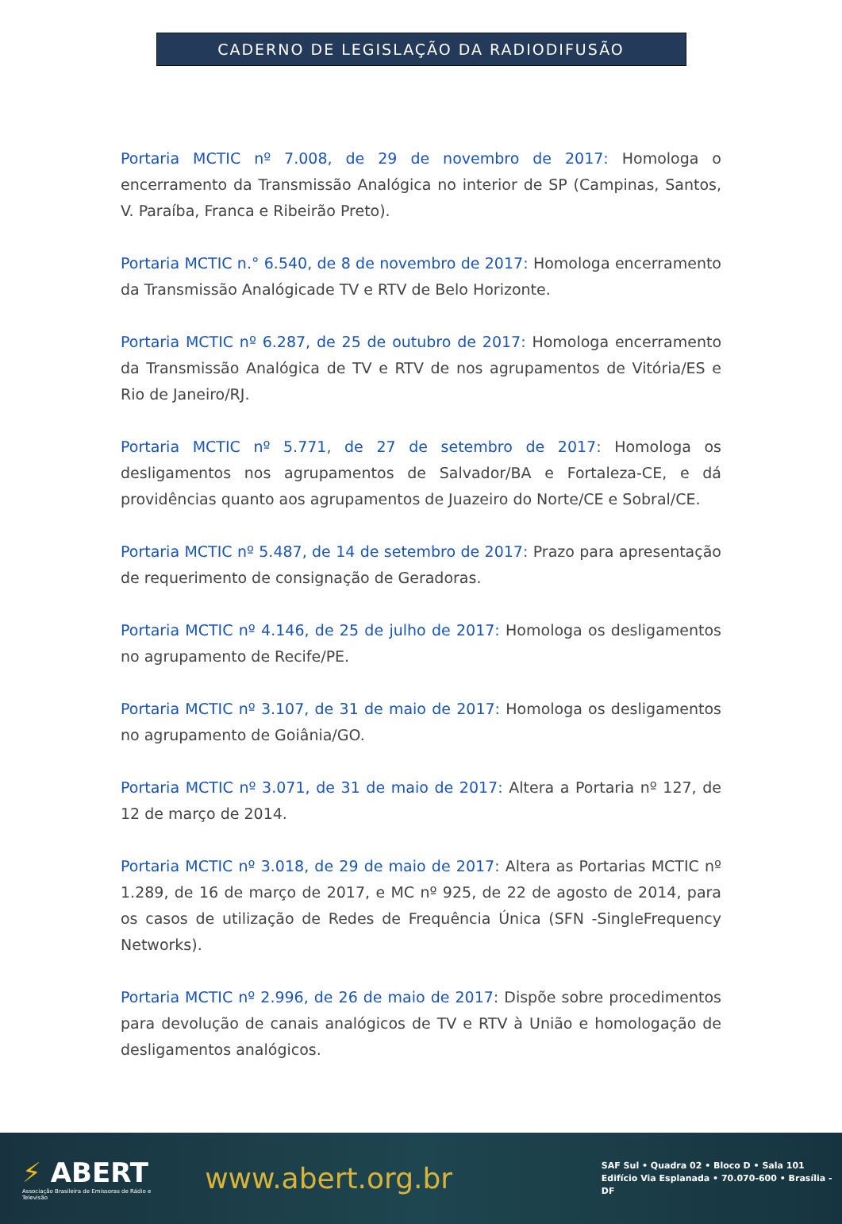CADERNO DE LEGISLAÇÃO DA RADIODIFUSÃO
Portaria MCTIC nº 7.008, de 29 de novembro de 2017: Homologa o encerramento da Transmissão Analógica no interior de SP (Campinas, Santos, V. Paraíba, Franca e Ribeirão Preto).
Portaria MCTIC n.° 6.540, de 8 de novembro de 2017: Homologa encerramento da Transmissão Analógicade TV e RTV de Belo Horizonte.
Portaria MCTIC nº 6.287, de 25 de outubro de 2017: Homologa encerramento da Transmissão Analógica de TV e RTV de nos agrupamentos de Vitória/ES e Rio de Janeiro/RJ.
Portaria MCTIC nº 5.771, de 27 de setembro de 2017: Homologa os desligamentos nos agrupamentos de Salvador/BA e Fortaleza-CE, e dá providências quanto aos agrupamentos de Juazeiro do Norte/CE e Sobral/CE.
Portaria MCTIC nº 5.487, de 14 de setembro de 2017: Prazo para apresentação de requerimento de consignação de Geradoras.
Portaria MCTIC nº 4.146, de 25 de julho de 2017: Homologa os desligamentos no agrupamento de Recife/PE.
Portaria MCTIC nº 3.107, de 31 de maio de 2017: Homologa os desligamentos no agrupamento de Goiânia/GO.
Portaria MCTIC nº 3.071, de 31 de maio de 2017: Altera a Portaria nº 127, de 12 de março de 2014.
Portaria MCTIC nº 3.018, de 29 de maio de 2017: Altera as Portarias MCTIC nº 1.289, de 16 de março de 2017, e MC nº 925, de 22 de agosto de 2014, para os casos de utilização de Redes de Frequência Única (SFN -SingleFrequency Networks).
Portaria MCTIC nº 2.996, de 26 de maio de 2017: Dispõe sobre procedimentos para devolução de canais analógicos de TV e RTV à União e homologação de desligamentos analógicos.
⚡ ABERT
Associação Brasileira de Emissoras de Rádio e Televisão
www.abert.org.br
SAF Sul • Quadra 02 • Bloco D • Sala 101
Edifício Via Esplanada • 70.070-600 • Brasília - DF